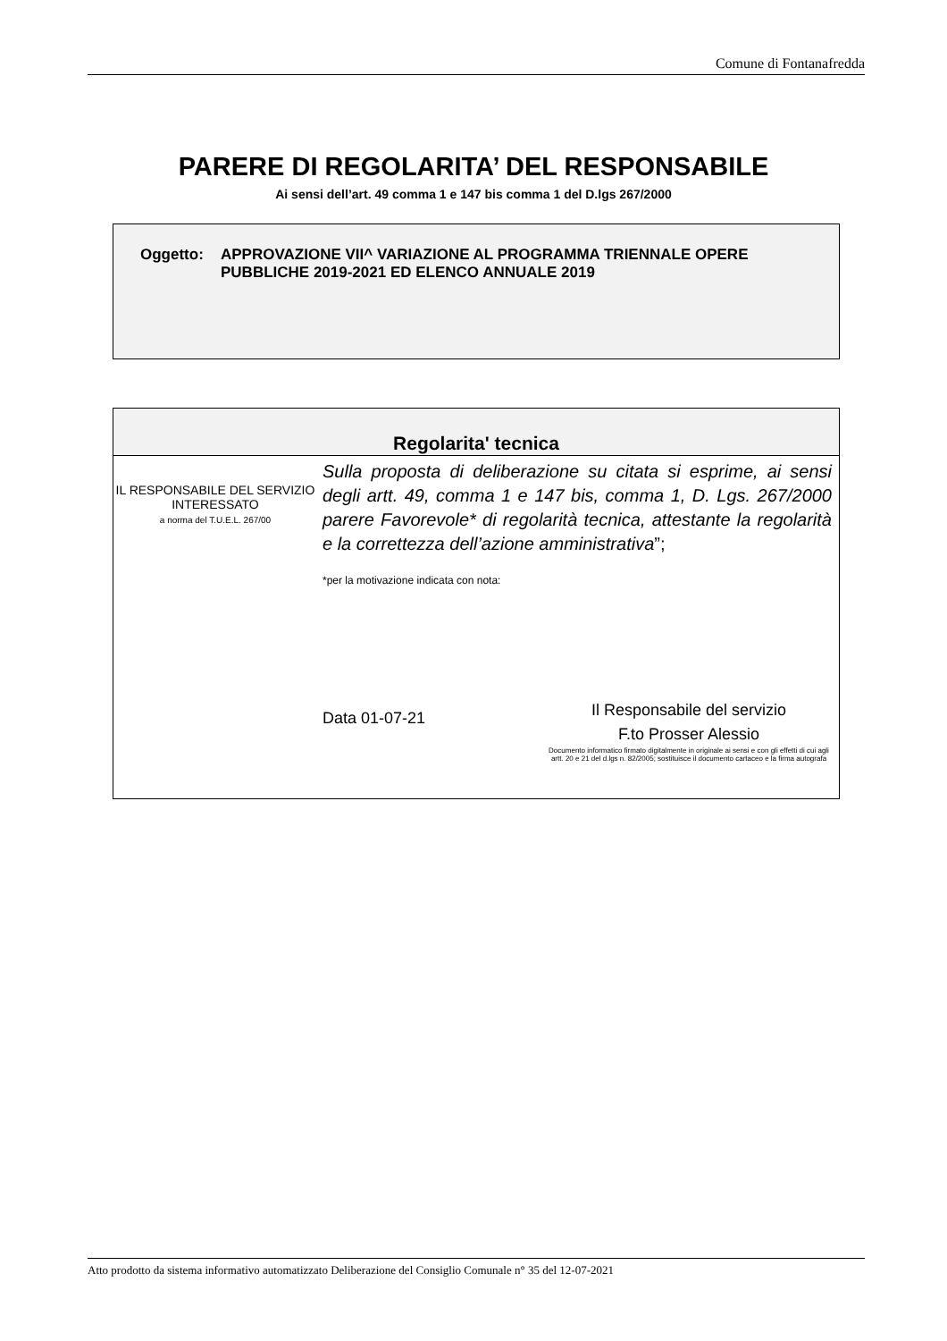Comune di Fontanafredda
PARERE DI REGOLARITA’ DEL RESPONSABILE
Ai sensi dell’art. 49 comma 1 e 147 bis comma 1 del D.lgs 267/2000
Oggetto: APPROVAZIONE VII^ VARIAZIONE AL PROGRAMMA TRIENNALE OPERE PUBBLICHE 2019-2021 ED ELENCO ANNUALE 2019
| Regolarita' tecnica | |
| --- | --- |
| IL RESPONSABILE DEL SERVIZIO INTERESSATO a norma del T.U.E.L. 267/00 | Sulla proposta di deliberazione su citata si esprime, ai sensi degli artt. 49, comma 1 e 147 bis, comma 1, D. Lgs. 267/2000 parere Favorevole* di regolarità tecnica, attestante la regolarità e la correttezza dell’azione amministrativa ”; *per la motivazione indicata con nota: Data 01-07-21 Il Responsabile del servizio F.to Prosser Alessio Documento informatico firmato digitalmente in originale ai sensi e con gli effetti di cui agli artt. 20 e 21 del d.lgs n. 82/2005; sostituisce il documento cartaceo e la firma autografa |
Atto prodotto da sistema informativo automatizzato Deliberazione del Consiglio Comunale n° 35 del 12-07-2021